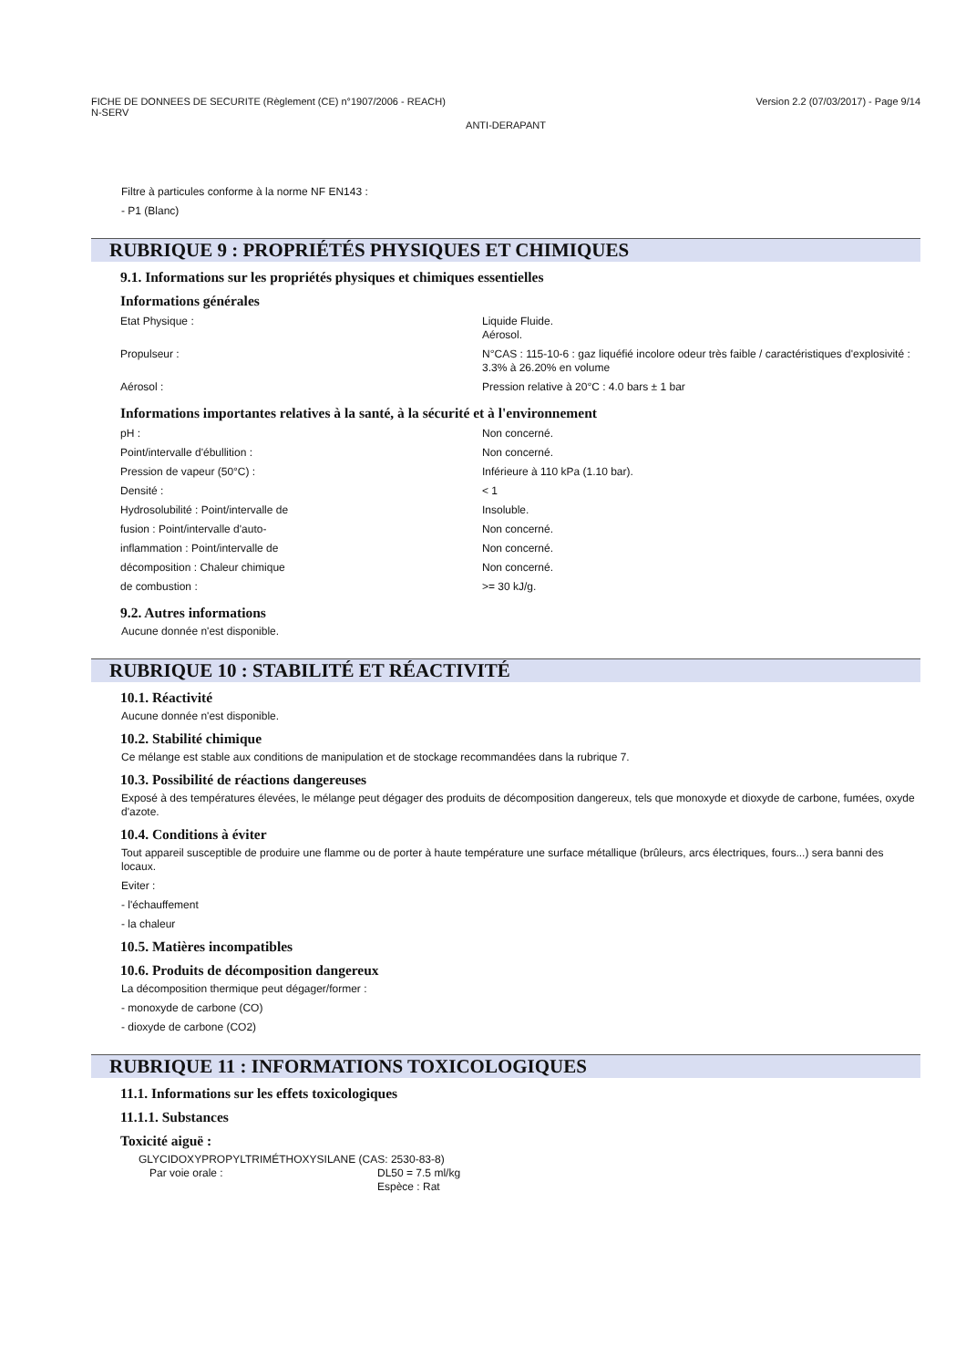FICHE DE DONNEES DE SECURITE (Règlement (CE) n°1907/2006 - REACH)
N-SERV
Version 2.2 (07/03/2017) - Page 9/14
ANTI-DERAPANT
Filtre à particules conforme à la norme NF EN143 :
- P1 (Blanc)
RUBRIQUE 9 : PROPRIÉTÉS PHYSIQUES ET CHIMIQUES
9.1. Informations sur les propriétés physiques et chimiques essentielles
Informations générales
| Etat Physique : | Liquide Fluide. Aérosol. |
| Propulseur : | N°CAS : 115-10-6 : gaz liquéfié incolore odeur très faible / caractéristiques d'explosivité : 3.3% à 26.20% en volume |
| Aérosol : | Pression relative à 20°C : 4.0 bars ± 1 bar |
Informations importantes relatives à la santé, à la sécurité et à l'environnement
| pH : | Non concerné. |
| Point/intervalle d'ébullition : | Non concerné. |
| Pression de vapeur (50°C) : | Inférieure à 110 kPa (1.10 bar). |
| Densité : | < 1 |
| Hydrosolubilité : Point/intervalle de | Insoluble. |
| fusion : Point/intervalle d'auto- | Non concerné. |
| inflammation : Point/intervalle de | Non concerné. |
| décomposition : Chaleur chimique | Non concerné. |
| de combustion : | >= 30 kJ/g. |
9.2. Autres informations
Aucune donnée n'est disponible.
RUBRIQUE 10 : STABILITÉ ET RÉACTIVITÉ
10.1. Réactivité
Aucune donnée n'est disponible.
10.2. Stabilité chimique
Ce mélange est stable aux conditions de manipulation et de stockage recommandées dans la rubrique 7.
10.3. Possibilité de réactions dangereuses
Exposé à des températures élevées, le mélange peut dégager des produits de décomposition dangereux, tels que monoxyde et dioxyde de carbone, fumées, oxyde d'azote.
10.4. Conditions à éviter
Tout appareil susceptible de produire une flamme ou de porter à haute température une surface métallique (brûleurs, arcs électriques, fours...) sera banni des locaux.
Eviter :
- l'échauffement
- la chaleur
10.5. Matières incompatibles
10.6. Produits de décomposition dangereux
La décomposition thermique peut dégager/former :
- monoxyde de carbone (CO)
- dioxyde de carbone (CO2)
RUBRIQUE 11 : INFORMATIONS TOXICOLOGIQUES
11.1. Informations sur les effets toxicologiques
11.1.1. Substances
Toxicité aiguë :
GLYCIDOXYPROPYLTRIMÉTHOXYSILANE (CAS: 2530-83-8)
| Par voie orale : | DL50 = 7.5 ml/kg Espèce : Rat |